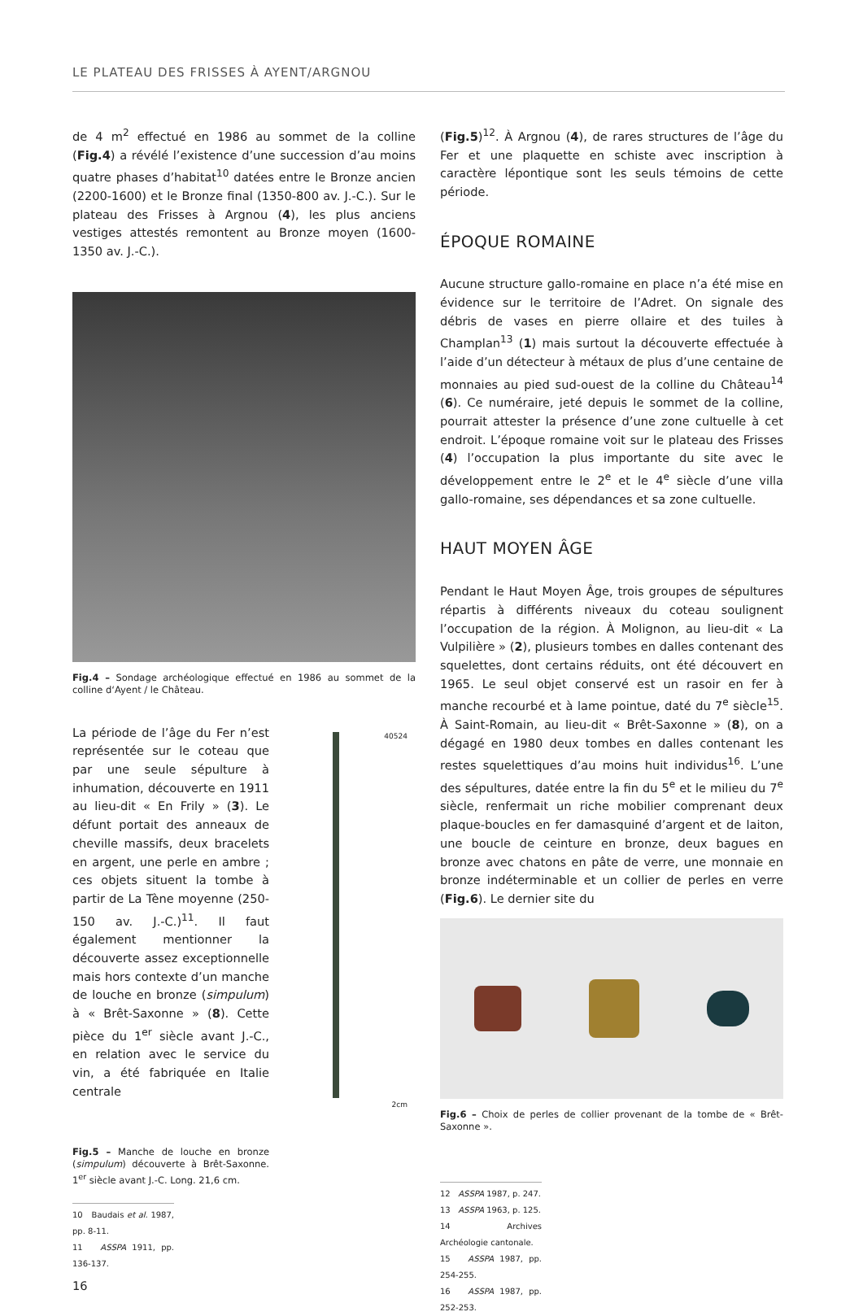LE PLATEAU DES FRISSES À AYENT/ARGNOU
de 4 m<sup>2</sup> effectué en 1986 au sommet de la colline (Fig.4) a révélé l’existence d’une succession d’au moins quatre phases d’habitat<sup>10</sup> datées entre le Bronze ancien (2200-1600) et le Bronze final (1350-800 av. J.-C.). Sur le plateau des Frisses à Argnou (4), les plus anciens vestiges attestés remontent au Bronze moyen (1600-1350 av. J.-C.).
Fig.4 – Sondage archéologique effectué en 1986 au sommet de la colline d‘Ayent / le Château.
La période de l’âge du Fer n’est représentée sur le coteau que par une seule sépulture à inhumation, découverte en 1911 au lieu-dit « En Frily » (3). Le défunt portait des anneaux de cheville massifs, deux bracelets en argent, une perle en ambre ; ces objets situent la tombe à partir de La Tène moyenne (250-150 av. J.-C.)<sup>11</sup>. Il faut également mentionner la découverte assez exceptionnelle mais hors contexte d’un manche de louche en bronze (simpulum) à « Brêt-Saxonne » (8). Cette pièce du 1<sup>er</sup> siècle avant J.-C., en relation avec le service du vin, a été fabriquée en Italie centrale
Fig.5 – Manche de louche en bronze (simpulum) découverte à Brêt-Saxonne. 1<sup>er</sup> siècle avant J.-C. Long. 21,6 cm.
40524
2cm
10 Baudais et al. 1987, pp. 8-11.
11 ASSPA 1911, pp. 136-137.
16
(Fig.5)<sup>12</sup>. À Argnou (4), de rares structures de l’âge du Fer et une plaquette en schiste avec inscription à caractère lépontique sont les seuls témoins de cette période.
ÉPOQUE ROMAINE
Aucune structure gallo-romaine en place n’a été mise en évidence sur le territoire de l’Adret. On signale des débris de vases en pierre ollaire et des tuiles à Champlan<sup>13</sup> (1) mais surtout la découverte effectuée à l’aide d’un détecteur à métaux de plus d’une centaine de monnaies au pied sud-ouest de la colline du Château<sup>14</sup> (6). Ce numéraire, jeté depuis le sommet de la colline, pourrait attester la présence d’une zone cultuelle à cet endroit. L’époque romaine voit sur le plateau des Frisses (4) l’occupation la plus importante du site avec le développement entre le 2<sup>e</sup> et le 4<sup>e</sup> siècle d’une villa gallo-romaine, ses dépendances et sa zone cultuelle.
HAUT MOYEN ÂGE
Pendant le Haut Moyen Âge, trois groupes de sépultures répartis à différents niveaux du coteau soulignent l’occupation de la région. À Molignon, au lieu-dit « La Vulpilière » (2), plusieurs tombes en dalles contenant des squelettes, dont certains réduits, ont été découvert en 1965. Le seul objet conservé est un rasoir en fer à manche recourbé et à lame pointue, daté du 7<sup>e</sup> siècle<sup>15</sup>. À Saint-Romain, au lieu-dit « Brêt-Saxonne » (8), on a dégagé en 1980 deux tombes en dalles contenant les restes squelettiques d’au moins huit individus<sup>16</sup>. L’une des sépultures, datée entre la fin du 5<sup>e</sup> et le milieu du 7<sup>e</sup> siècle, renfermait un riche mobilier comprenant deux plaque-boucles en fer damasquiné d’argent et de laiton, une boucle de ceinture en bronze, deux bagues en bronze avec chatons en pâte de verre, une monnaie en bronze indéterminable et un collier de perles en verre (Fig.6). Le dernier site du
Fig.6 – Choix de perles de collier provenant de la tombe de « Brêt-Saxonne ».
12 ASSPA 1987, p. 247.
13 ASSPA 1963, p. 125.
14 Archives Archéologie cantonale.
15 ASSPA 1987, pp. 254-255.
16 ASSPA 1987, pp. 252-253.